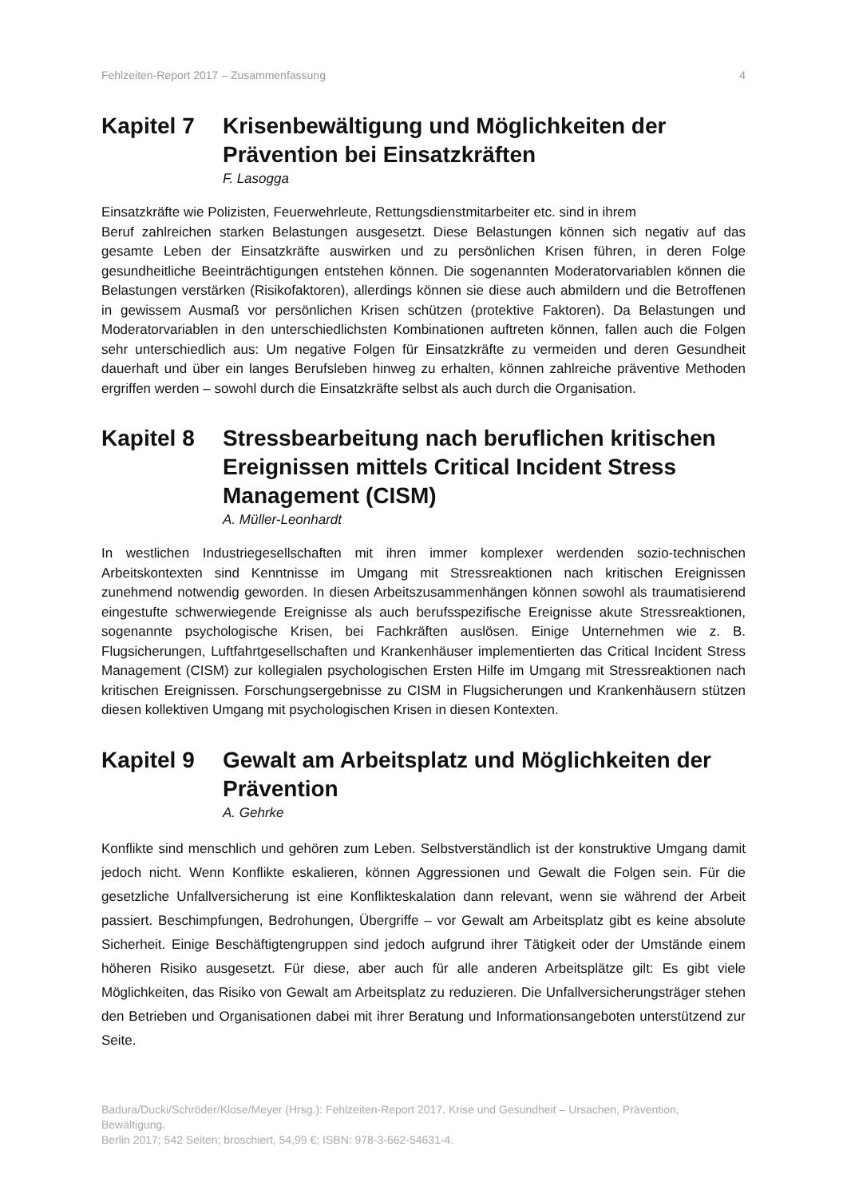Fehlzeiten-Report 2017 – Zusammenfassung 4
Kapitel 7 Krisenbewältigung und Möglichkeiten der Prävention bei Einsatzkräften
F. Lasogga
Einsatzkräfte wie Polizisten, Feuerwehrleute, Rettungsdienstmitarbeiter etc. sind in ihrem
Beruf zahlreichen starken Belastungen ausgesetzt. Diese Belastungen können sich negativ auf das gesamte Leben der Einsatzkräfte auswirken und zu persönlichen Krisen führen, in deren Folge gesundheitliche Beeinträchtigungen entstehen können. Die sogenannten Moderatorvariablen können die Belastungen verstärken (Risikofaktoren), allerdings können sie diese auch abmildern und die Betroffenen in gewissem Ausmaß vor persönlichen Krisen schützen (protektive Faktoren). Da Belastungen und Moderatorvariablen in den unterschiedlichsten Kombinationen auftreten können, fallen auch die Folgen sehr unterschiedlich aus: Um negative Folgen für Einsatzkräfte zu vermeiden und deren Gesundheit dauerhaft und über ein langes Berufsleben hinweg zu erhalten, können zahlreiche präventive Methoden ergriffen werden – sowohl durch die Einsatzkräfte selbst als auch durch die Organisation.
Kapitel 8 Stressbearbeitung nach beruflichen kritischen Ereignissen mittels Critical Incident Stress Management (CISM)
A. Müller-Leonhardt
In westlichen Industriegesellschaften mit ihren immer komplexer werdenden sozio-technischen Arbeitskontexten sind Kenntnisse im Umgang mit Stressreaktionen nach kritischen Ereignissen zunehmend notwendig geworden. In diesen Arbeitszusammenhängen können sowohl als traumatisierend eingestufte schwerwiegende Ereignisse als auch berufsspezifische Ereignisse akute Stressreaktionen, sogenannte psychologische Krisen, bei Fachkräften auslösen. Einige Unternehmen wie z. B. Flugsicherungen, Luftfahrtgesellschaften und Krankenhäuser implementierten das Critical Incident Stress Management (CISM) zur kollegialen psychologischen Ersten Hilfe im Umgang mit Stressreaktionen nach kritischen Ereignissen. Forschungsergebnisse zu CISM in Flugsicherungen und Krankenhäusern stützen diesen kollektiven Umgang mit psychologischen Krisen in diesen Kontexten.
Kapitel 9 Gewalt am Arbeitsplatz und Möglichkeiten der Prävention
A. Gehrke
Konflikte sind menschlich und gehören zum Leben. Selbstverständlich ist der konstruktive Umgang damit jedoch nicht. Wenn Konflikte eskalieren, können Aggressionen und Gewalt die Folgen sein. Für die gesetzliche Unfallversicherung ist eine Konflikteskalation dann relevant, wenn sie während der Arbeit passiert. Beschimpfungen, Bedrohungen, Übergriffe – vor Gewalt am Arbeitsplatz gibt es keine absolute Sicherheit. Einige Beschäftigtengruppen sind jedoch aufgrund ihrer Tätigkeit oder der Umstände einem höheren Risiko ausgesetzt. Für diese, aber auch für alle anderen Arbeitsplätze gilt: Es gibt viele Möglichkeiten, das Risiko von Gewalt am Arbeitsplatz zu reduzieren. Die Unfallversicherungsträger stehen den Betrieben und Organisationen dabei mit ihrer Beratung und Informationsangeboten unterstützend zur Seite.
Badura/Ducki/Schröder/Klose/Meyer (Hrsg.): Fehlzeiten-Report 2017. Krise und Gesundheit – Ursachen, Prävention, Bewältigung.
Berlin 2017; 542 Seiten; broschiert, 54,99 €; ISBN: 978-3-662-54631-4.